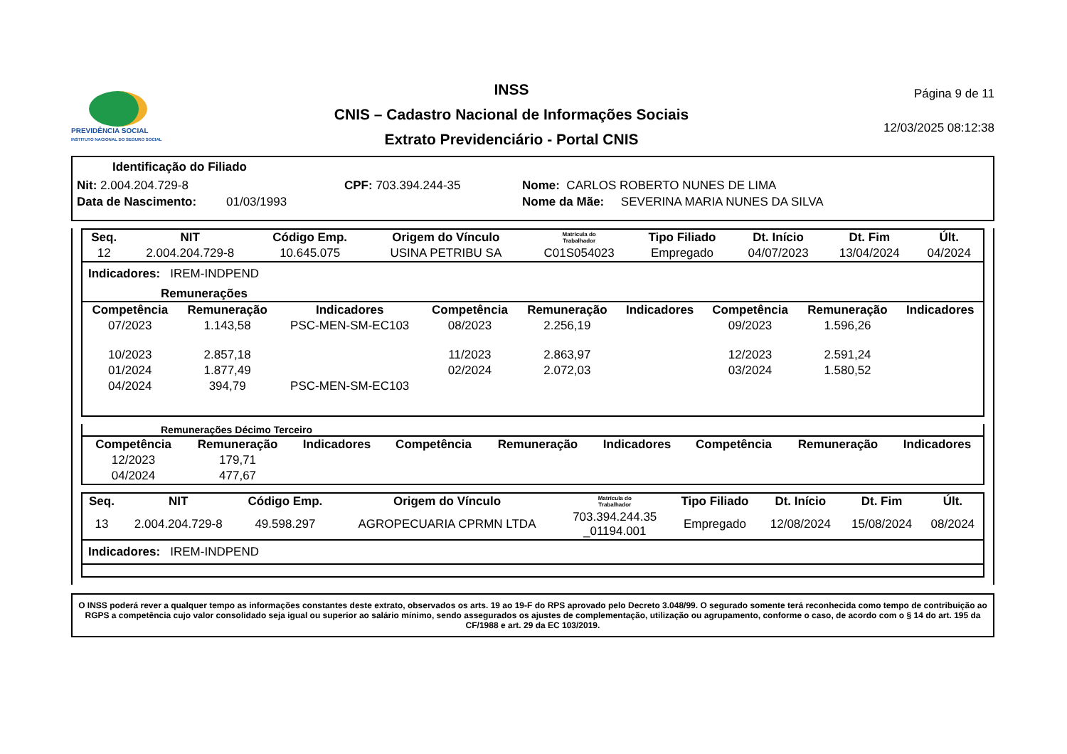PREVIDÊNCIA SOCIAL
INSTITUTO NACIONAL DO SEGURO SOCIAL
INSS
CNIS – Cadastro Nacional de Informações Sociais
Extrato Previdenciário - Portal CNIS
Página 9 de 11
12/03/2025 08:12:38
Identificação do Filiado
Nit: 2.004.204.729-8 CPF: 703.394.244-35 Nome: CARLOS ROBERTO NUNES DE LIMA
Data de Nascimento: 01/03/1993 Nome da Mãe: SEVERINA MARIA NUNES DA SILVA
| Seq. | NIT | Código Emp. | Origem do Vínculo | Matrícula do Trabalhador | Tipo Filiado | Dt. Início | Dt. Fim | Últ. |
| --- | --- | --- | --- | --- | --- | --- | --- | --- |
| 12 | 2.004.204.729-8 | 10.645.075 | USINA PETRIBU SA | C01S054023 | Empregado | 04/07/2023 | 13/04/2024 | 04/2024 |
Indicadores: IREM-INDPEND
Remunerações
| Competência | Remuneração | Indicadores | Competência | Remuneração | Indicadores | Competência | Remuneração | Indicadores |
| --- | --- | --- | --- | --- | --- | --- | --- | --- |
| 07/2023 | 1.143,58 | PSC-MEN-SM-EC103 | 08/2023 | 2.256,19 | | 09/2023 | 1.596,26 | |
| 10/2023 | 2.857,18 | | 11/2023 | 2.863,97 | | 12/2023 | 2.591,24 | |
| 01/2024 | 1.877,49 | | 02/2024 | 2.072,03 | | 03/2024 | 1.580,52 | |
| 04/2024 | 394,79 | PSC-MEN-SM-EC103 | | | | | | |
Remunerações Décimo Terceiro
| Competência | Remuneração | Indicadores | Competência | Remuneração | Indicadores | Competência | Remuneração | Indicadores |
| --- | --- | --- | --- | --- | --- | --- | --- | --- |
| 12/2023 | 179,71 | | | | | | | |
| 04/2024 | 477,67 | | | | | | | |
| Seq. | NIT | Código Emp. | Origem do Vínculo | Matrícula do Trabalhador | Tipo Filiado | Dt. Início | Dt. Fim | Últ. |
| --- | --- | --- | --- | --- | --- | --- | --- | --- |
| 13 | 2.004.204.729-8 | 49.598.297 | AGROPECUARIA CPRMN LTDA | 703.394.244.35 _01194.001 | Empregado | 12/08/2024 | 15/08/2024 | 08/2024 |
Indicadores: IREM-INDPEND
O INSS poderá rever a qualquer tempo as informações constantes deste extrato, observados os arts. 19 ao 19-F do RPS aprovado pelo Decreto 3.048/99. O segurado somente terá reconhecida como tempo de contribuição ao RGPS a competência cujo valor consolidado seja igual ou superior ao salário mínimo, sendo assegurados os ajustes de complementação, utilização ou agrupamento, conforme o caso, de acordo com o § 14 do art. 195 da CF/1988 e art. 29 da EC 103/2019.